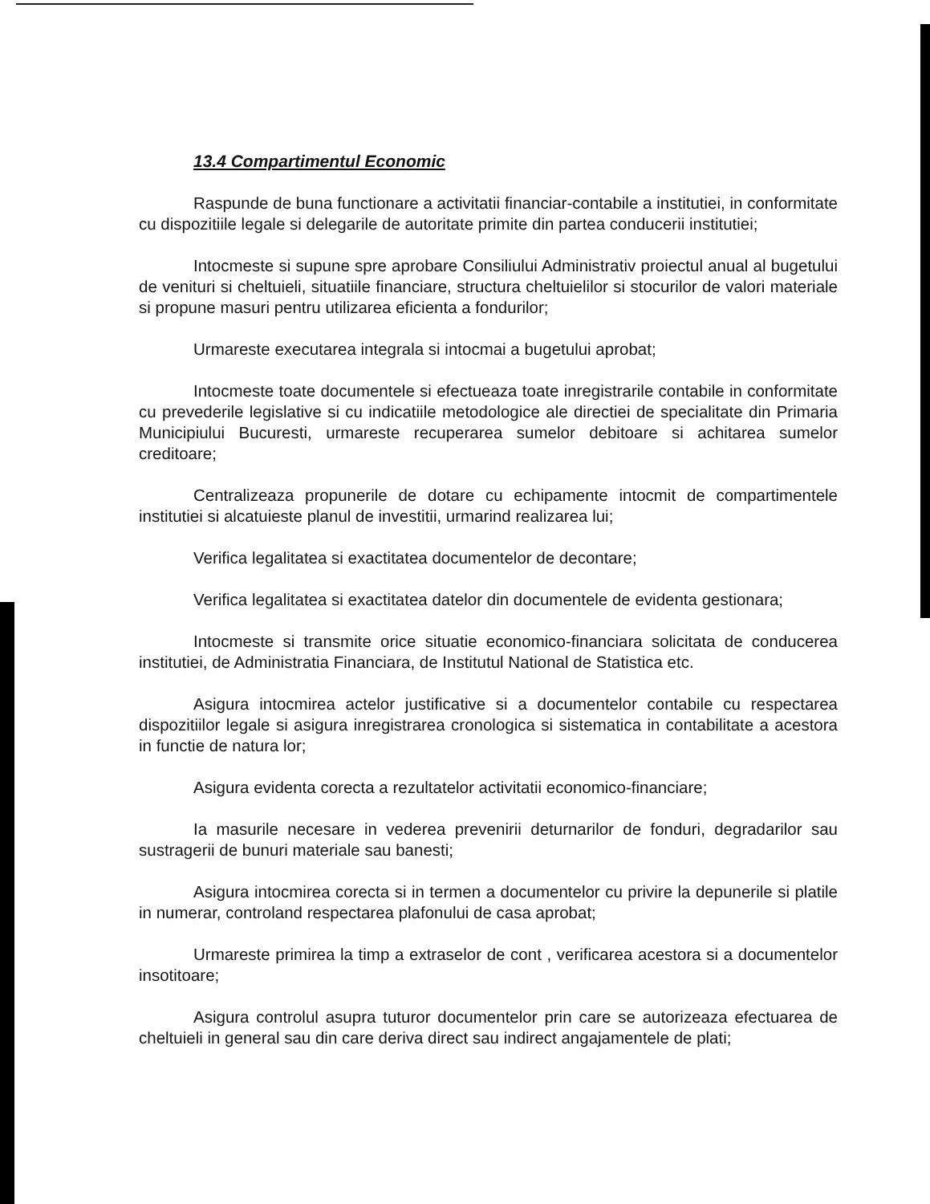13.4 Compartimentul Economic
Raspunde de buna functionare a activitatii financiar-contabile a institutiei, in conformitate cu dispozitiile legale si delegarile de autoritate primite din partea conducerii institutiei;
Intocmeste si supune spre aprobare Consiliului Administrativ proiectul anual al bugetului de venituri si cheltuieli, situatiile financiare, structura cheltuielilor si stocurilor de valori materiale si propune masuri pentru utilizarea eficienta a fondurilor;
Urmareste executarea integrala si intocmai a bugetului aprobat;
Intocmeste toate documentele si efectueaza toate inregistrarile contabile in conformitate cu prevederile legislative si cu indicatiile metodologice ale directiei de specialitate din Primaria Municipiului Bucuresti, urmareste recuperarea sumelor debitoare si achitarea sumelor creditoare;
Centralizeaza propunerile de dotare cu echipamente intocmit de compartimentele institutiei si alcatuieste planul de investitii, urmarind realizarea lui;
Verifica legalitatea si exactitatea documentelor de decontare;
Verifica legalitatea si exactitatea datelor din documentele de evidenta gestionara;
Intocmeste si transmite orice situatie economico-financiara solicitata de conducerea institutiei, de Administratia Financiara, de Institutul National de Statistica etc.
Asigura intocmirea actelor justificative si a documentelor contabile cu respectarea dispozitiilor legale si asigura inregistrarea cronologica si sistematica in contabilitate a acestora in functie de natura lor;
Asigura evidenta corecta a rezultatelor activitatii economico-financiare;
Ia masurile necesare in vederea prevenirii deturnarilor de fonduri, degradarilor sau sustragerii de bunuri materiale sau banesti;
Asigura intocmirea corecta si in termen a documentelor cu privire la depunerile si platile in numerar, controland respectarea plafonului de casa aprobat;
Urmareste primirea la timp a extraselor de cont , verificarea acestora si a documentelor insotitoare;
Asigura controlul asupra tuturor documentelor prin care se autorizeaza efectuarea de cheltuieli in general sau din care deriva direct sau indirect angajamentele de plati;